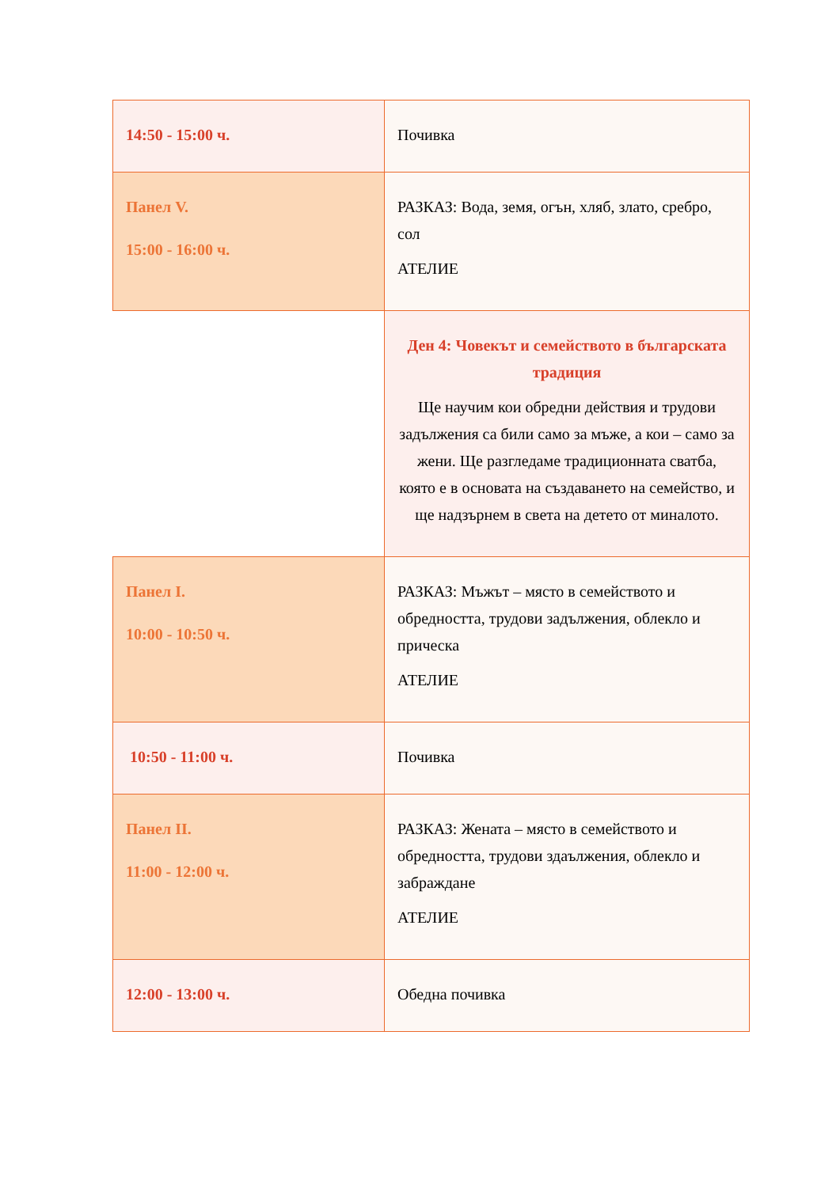| 14:50 - 15:00 ч. | Почивка |
| Панел V. 15:00 - 16:00 ч. | РАЗКАЗ: Вода, земя, огън, хляб, злато, сребро, сол АТЕЛИЕ |
| | Ден 4: Човекът и семейството в българската традиция Ще научим кои обредни действия и трудови задължения са били само за мъже, а кои – само за жени. Ще разгледаме традиционната сватба, която е в основата на създаването на семейство, и ще надзърнем в света на детето от миналото. |
| Панел I. 10:00 - 10:50 ч. | РАЗКАЗ: Мъжът – място в семейството и обредността, трудови задължения, облекло и прическа АТЕЛИЕ |
| 10:50 - 11:00 ч. | Почивка |
| Панел II. 11:00 - 12:00 ч. | РАЗКАЗ: Жената – място в семейството и обредността, трудови здаължения, облекло и забраждане АТЕЛИЕ |
| 12:00 - 13:00 ч. | Обедна почивка |